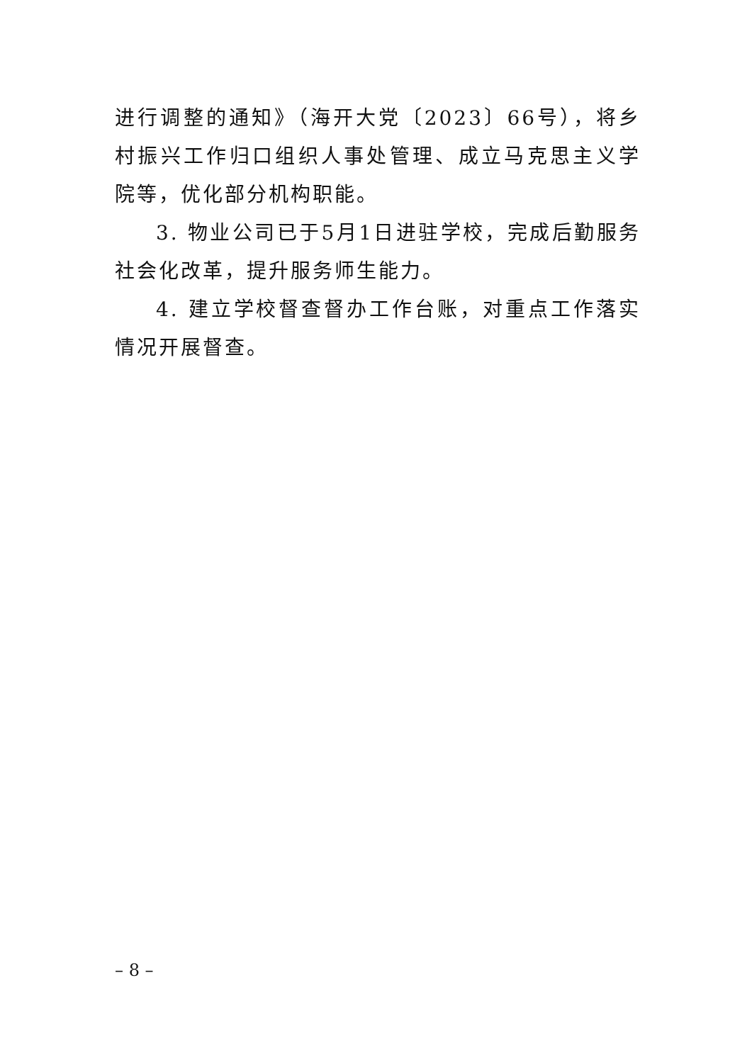进行调整的通知》（海开大党〔2023〕66号），将乡村振兴工作归口组织人事处管理、成立马克思主义学院等，优化部分机构职能。
3. 物业公司已于5月1日进驻学校，完成后勤服务社会化改革，提升服务师生能力。
4. 建立学校督查督办工作台账，对重点工作落实情况开展督查。
– 8 –